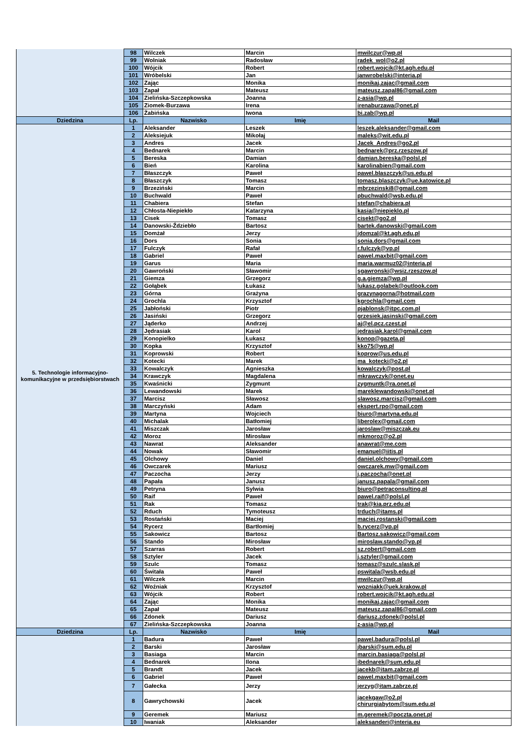| | 98 | Wilczek | Marcin | mwilczur@wp.pl |
| | 99 | Wolniak | Radosław | radek_wol@o2.pl |
| | 100 | Wójcik | Robert | robert.wojcik@kt.agh.edu.pl |
| | 101 | Wróbelski | Jan | janwrobelski@interia.pl |
| | 102 | Zając | Monika | monikaj.zajac@gmail.com |
| | 103 | Zapał | Mateusz | mateusz.zapal86@gmail.com |
| | 104 | Zielińska-Szczepkowska | Joanna | z-asia@wp.pl |
| | 105 | Ziomek-Burzawa | Irena | irenaburzawa@onet.pl |
| | 106 | Żabińska | Iwona | bi.zab@wp.pl |
| Dziedzina | Lp. | Nazwisko | Imię | Mail |
| 5. Technologie informacyjno-komunikacyjne w przedsiębiorstwach | 1 | Aleksander | Leszek | leszek.aleksander@gmail.com |
| | 2 | Aleksiejuk | Mikołaj | maleks@wit.edu.pl |
| | 3 | Andres | Jacek | Jacek_Andres@go2.pl |
| | 4 | Bednarek | Marcin | bednarek@prz.rzeszow.pl |
| | 5 | Bereska | Damian | damian.bereska@polsl.pl |
| | 6 | Bień | Karolina | karolinabien@gmail.com |
| | 7 | Błaszczyk | Paweł | pawel.blaszczyk@us.edu.pl |
| | 8 | Błaszczyk | Tomasz | tomasz.blaszczyk@ue.katowice.pl |
| | 9 | Brzeziński | Marcin | mbrzezinski8@gmail.com |
| | 10 | Buchwald | Paweł | pbuchwald@wsb.edu.pl |
| | 11 | Chabiera | Stefan | stefan@chabiera.pl |
| | 12 | Chłosta-Niepiekło | Katarzyna | kasia@niepieklo.pl |
| | 13 | Cisek | Tomasz | cisekt@go2.pl |
| | 14 | Danowski-Ździebło | Bartosz | bartek.danowski@gmail.com |
| | 15 | Domżał | Jerzy | jdomzal@kt.agh.edu.pl |
| | 16 | Dors | Sonia | sonia.dors@gmail.com |
| | 17 | Fulczyk | Rafał | r.fulczyk@vp.pl |
| | 18 | Gabriel | Paweł | pawel.maxbit@gmail.com |
| | 19 | Garus | Maria | maria.warmuz02@interia.pl |
| | 20 | Gawroński | Sławomir | sgawronski@wsiz.rzeszow.pl |
| | 21 | Giemza | Grzegorz | g.a.giemza@wp.pl |
| | 22 | Gołąbek | Łukasz | lukasz.golabek@outlook.com |
| | 23 | Górna | Grażyna | grazynagorna@hotmail.com |
| | 24 | Grochla | Krzysztof | kgrochla@gmail.com |
| | 25 | Jabłoński | Piotr | pjablonsk@itpc.com.pl |
| | 26 | Jasiński | Grzegorz | grzesiek.jasinski@gmail.com |
| | 27 | Jąderko | Andrzej | aj@el.pcz.czest.pl |
| | 28 | Jędrasiak | Karol | jedrasiak.karol@gmail.com |
| | 29 | Konopielko | Łukasz | konop@gazeta.pl |
| | 30 | Kopka | Krzysztof | kko75@wp.pl |
| | 31 | Koprowski | Robert | koprow@us.edu.pl |
| | 32 | Kotecki | Marek | ma_kotecki@o2.pl |
| | 33 | Kowalczyk | Agnieszka | kowalczyk@post.pl |
| | 34 | Krawczyk | Magdalena | mkrawczyk@onet.eu |
| | 35 | Kwaśnicki | Zygmunt | zygmuntk@ra.onet.pl |
| | 36 | Lewandowski | Marek | mareklewandowski@onet.pl |
| | 37 | Marcisz | Sławosz | slawosz.marcisz@gmail.com |
| | 38 | Marczyński | Adam | ekspert.rpo@gmail.com |
| | 39 | Martyna | Wojciech | biuro@martyna.edu.pl |
| | 40 | Michalak | Batłomiej | liberolex@gmail.com |
| | 41 | Miszczak | Jarosław | jaroslaw@miszczak.eu |
| | 42 | Moroz | Mirosław | mkmoroz@o2.pl |
| | 43 | Nawrat | Aleksander | anawrat@me.com |
| | 44 | Nowak | Sławomir | emanuel@iitis.pl |
| | 45 | Olchowy | Daniel | daniel.olchowy@gmail.com |
| | 46 | Owczarek | Mariusz | owczarek.mw@gmail.com |
| | 47 | Paczocha | Jerzy | j.paczocha@onet.pl |
| | 48 | Papała | Janusz | janusz.papala@gmail.com |
| | 49 | Petryna | Sylwia | biuro@petraconsulting.pl |
| | 50 | Raif | Paweł | pawel.raif@polsl.pl |
| | 51 | Rak | Tomasz | trak@kia.prz.edu.pl |
| | 52 | Rduch | Tymoteusz | trduch@itams.pl |
| | 53 | Rostański | Maciej | maciej.rostanski@gmail.com |
| | 54 | Rycerz | Bartłomiej | b.rycerz@vp.pl |
| | 55 | Sakowicz | Bartosz | Bartosz.sakowicz@gmail.com |
| | 56 | Stando | Mirosław | miroslaw.stando@vp.pl |
| | 57 | Szarras | Robert | sz.robert@gmail.com |
| | 58 | Sztyler | Jacek | j.sztyler@gmail.com |
| | 59 | Szulc | Tomasz | tomasz@szulc.slask.pl |
| | 60 | Świtała | Paweł | pswitala@wsb.edu.pl |
| | 61 | Wilczek | Marcin | mwilczur@wp.pl |
| | 62 | Woźniak | Krzysztof | wozniakk@uek.krakow.pl |
| | 63 | Wójcik | Robert | robert.wojcik@kt.agh.edu.pl |
| | 64 | Zając | Monika | monikaj.zajac@gmail.com |
| | 65 | Zapał | Mateusz | mateusz.zapal86@gmail.com |
| | 66 | Zdonek | Dariusz | dariusz.zdonek@polsl.pl |
| | 67 | Zielińska-Szczepkowska | Joanna | z-asia@wp.pl |
| Dziedzina | Lp. | Nazwisko | Imię | Mail |
| | 1 | Badura | Paweł | pawel.badura@polsl.pl |
| | 2 | Barski | Jarosław | jbarski@sum.edu.pl |
| | 3 | Basiaga | Marcin | marcin.basiaga@polsl.pl |
| | 4 | Bednarek | Ilona | ibednarek@sum.edu.pl |
| | 5 | Brandt | Jacek | jacekb@itam.zabrze.pl |
| | 6 | Gabriel | Paweł | pawel.maxbit@gmail.com |
| | 7 | Gałecka | Jerzy | jerzyg@itam.zabrze.pl |
| | 8 | Gawrychowski | Jacek | jacekgaw@o2.pl chirurgiabytom@sum.edu.pl |
| | 9 | Geremek | Mariusz | m.geremek@poczta.onet.pl |
| | 10 | Iwaniak | Aleksander | aleksanderi@interia.eu |